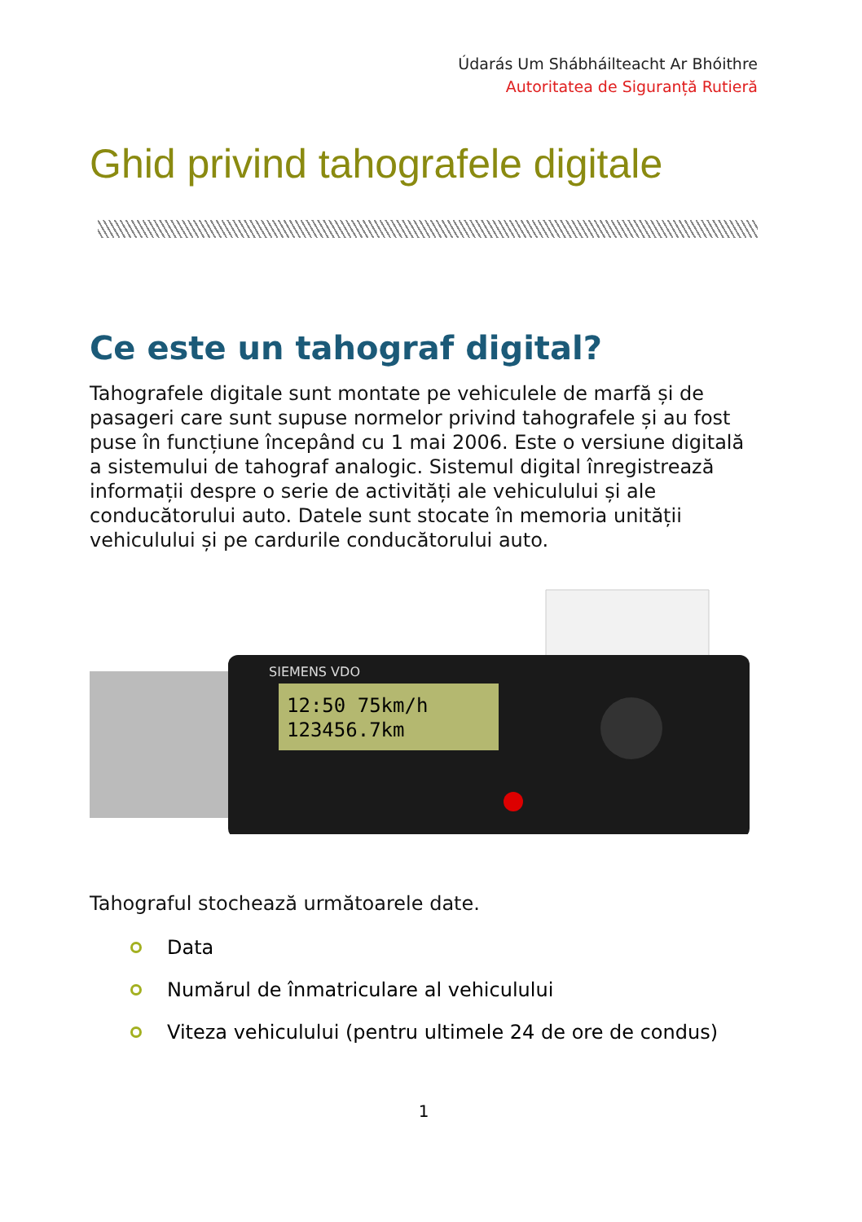Údarás Um Shábháilteacht Ar Bhóithre
Autoritatea de Siguranță Rutieră
Ghid privind tahografele digitale
Ce este un tahograf digital?
Tahografele digitale sunt montate pe vehiculele de marfă și de pasageri care sunt supuse normelor privind tahografele și au fost puse în funcțiune începând cu 1 mai 2006. Este o versiune digitală a sistemului de tahograf analogic. Sistemul digital înregistrează informații despre o serie de activități ale vehiculului și ale conducătorului auto. Datele sunt stocate în memoria unității vehiculului și pe cardurile conducătorului auto.
SIEMENS VDO
12:50 75km/h
123456.7km
Tahograful stochează următoarele date.
Data
Numărul de înmatriculare al vehiculului
Viteza vehiculului (pentru ultimele 24 de ore de condus)
1